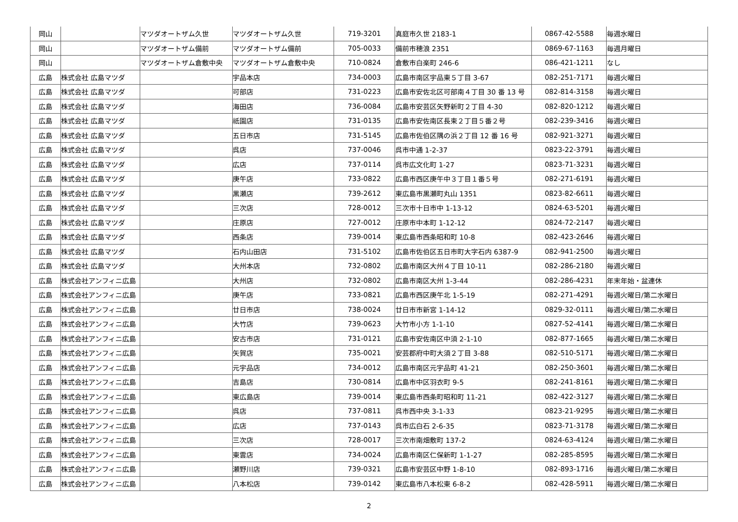| 岡山 | | マツダオートザム久世 | マツダオートザム久世 | 719-3201 | 真庭市久世 2183-1 | 0867-42-5588 | 毎週水曜日 |
| 岡山 | | マツダオートザム備前 | マツダオートザム備前 | 705-0033 | 備前市穂浪 2351 | 0869-67-1163 | 毎週月曜日 |
| 岡山 | | マツダオートザム倉敷中央 | マツダオートザム倉敷中央 | 710-0824 | 倉敷市白楽町 246-6 | 086-421-1211 | なし |
| 広島 | 株式会社 広島マツダ | | 宇品本店 | 734-0003 | 広島市南区宇品東５丁目 3-67 | 082-251-7171 | 毎週火曜日 |
| 広島 | 株式会社 広島マツダ | | 可部店 | 731-0223 | 広島市安佐北区可部南４丁目 30 番 13 号 | 082-814-3158 | 毎週火曜日 |
| 広島 | 株式会社 広島マツダ | | 海田店 | 736-0084 | 広島市安芸区矢野新町２丁目 4-30 | 082-820-1212 | 毎週火曜日 |
| 広島 | 株式会社 広島マツダ | | 祇園店 | 731-0135 | 広島市安佐南区長束２丁目５番２号 | 082-239-3416 | 毎週火曜日 |
| 広島 | 株式会社 広島マツダ | | 五日市店 | 731-5145 | 広島市佐伯区隅の浜２丁目 12 番 16 号 | 082-921-3271 | 毎週火曜日 |
| 広島 | 株式会社 広島マツダ | | 呉店 | 737-0046 | 呉市中通 1-2-37 | 0823-22-3791 | 毎週火曜日 |
| 広島 | 株式会社 広島マツダ | | 広店 | 737-0114 | 呉市広文化町 1-27 | 0823-71-3231 | 毎週火曜日 |
| 広島 | 株式会社 広島マツダ | | 庚午店 | 733-0822 | 広島市西区庚午中３丁目１番５号 | 082-271-6191 | 毎週火曜日 |
| 広島 | 株式会社 広島マツダ | | 黒瀬店 | 739-2612 | 東広島市黒瀬町丸山 1351 | 0823-82-6611 | 毎週火曜日 |
| 広島 | 株式会社 広島マツダ | | 三次店 | 728-0012 | 三次市十日市中 1-13-12 | 0824-63-5201 | 毎週火曜日 |
| 広島 | 株式会社 広島マツダ | | 庄原店 | 727-0012 | 庄原市中本町 1-12-12 | 0824-72-2147 | 毎週火曜日 |
| 広島 | 株式会社 広島マツダ | | 西条店 | 739-0014 | 東広島市西条昭和町 10-8 | 082-423-2646 | 毎週火曜日 |
| 広島 | 株式会社 広島マツダ | | 石内山田店 | 731-5102 | 広島市佐伯区五日市町大字石内 6387-9 | 082-941-2500 | 毎週火曜日 |
| 広島 | 株式会社 広島マツダ | | 大州本店 | 732-0802 | 広島市南区大州４丁目 10-11 | 082-286-2180 | 毎週火曜日 |
| 広島 | 株式会社アンフィニ広島 | | 大州店 | 732-0802 | 広島市南区大州 1-3-44 | 082-286-4231 | 年末年始・盆連休 |
| 広島 | 株式会社アンフィニ広島 | | 庚午店 | 733-0821 | 広島市西区庚午北 1-5-19 | 082-271-4291 | 毎週火曜日/第二水曜日 |
| 広島 | 株式会社アンフィニ広島 | | 廿日市店 | 738-0024 | 廿日市市新宮 1-14-12 | 0829-32-0111 | 毎週火曜日/第二水曜日 |
| 広島 | 株式会社アンフィニ広島 | | 大竹店 | 739-0623 | 大竹市小方 1-1-10 | 0827-52-4141 | 毎週火曜日/第二水曜日 |
| 広島 | 株式会社アンフィニ広島 | | 安古市店 | 731-0121 | 広島市安佐南区中須 2-1-10 | 082-877-1665 | 毎週火曜日/第二水曜日 |
| 広島 | 株式会社アンフィニ広島 | | 矢賀店 | 735-0021 | 安芸郡府中町大須２丁目 3-88 | 082-510-5171 | 毎週火曜日/第二水曜日 |
| 広島 | 株式会社アンフィニ広島 | | 元宇品店 | 734-0012 | 広島市南区元宇品町 41-21 | 082-250-3601 | 毎週火曜日/第二水曜日 |
| 広島 | 株式会社アンフィニ広島 | | 吉島店 | 730-0814 | 広島市中区羽衣町 9-5 | 082-241-8161 | 毎週火曜日/第二水曜日 |
| 広島 | 株式会社アンフィニ広島 | | 東広島店 | 739-0014 | 東広島市西条町昭和町 11-21 | 082-422-3127 | 毎週火曜日/第二水曜日 |
| 広島 | 株式会社アンフィニ広島 | | 呉店 | 737-0811 | 呉市西中央 3-1-33 | 0823-21-9295 | 毎週火曜日/第二水曜日 |
| 広島 | 株式会社アンフィニ広島 | | 広店 | 737-0143 | 呉市広白石 2-6-35 | 0823-71-3178 | 毎週火曜日/第二水曜日 |
| 広島 | 株式会社アンフィニ広島 | | 三次店 | 728-0017 | 三次市南畑敷町 137-2 | 0824-63-4124 | 毎週火曜日/第二水曜日 |
| 広島 | 株式会社アンフィニ広島 | | 東雲店 | 734-0024 | 広島市南区仁保新町 1-1-27 | 082-285-8595 | 毎週火曜日/第二水曜日 |
| 広島 | 株式会社アンフィニ広島 | | 瀬野川店 | 739-0321 | 広島市安芸区中野 1-8-10 | 082-893-1716 | 毎週火曜日/第二水曜日 |
| 広島 | 株式会社アンフィニ広島 | | 八本松店 | 739-0142 | 東広島市八本松東 6-8-2 | 082-428-5911 | 毎週火曜日/第二水曜日 |
2